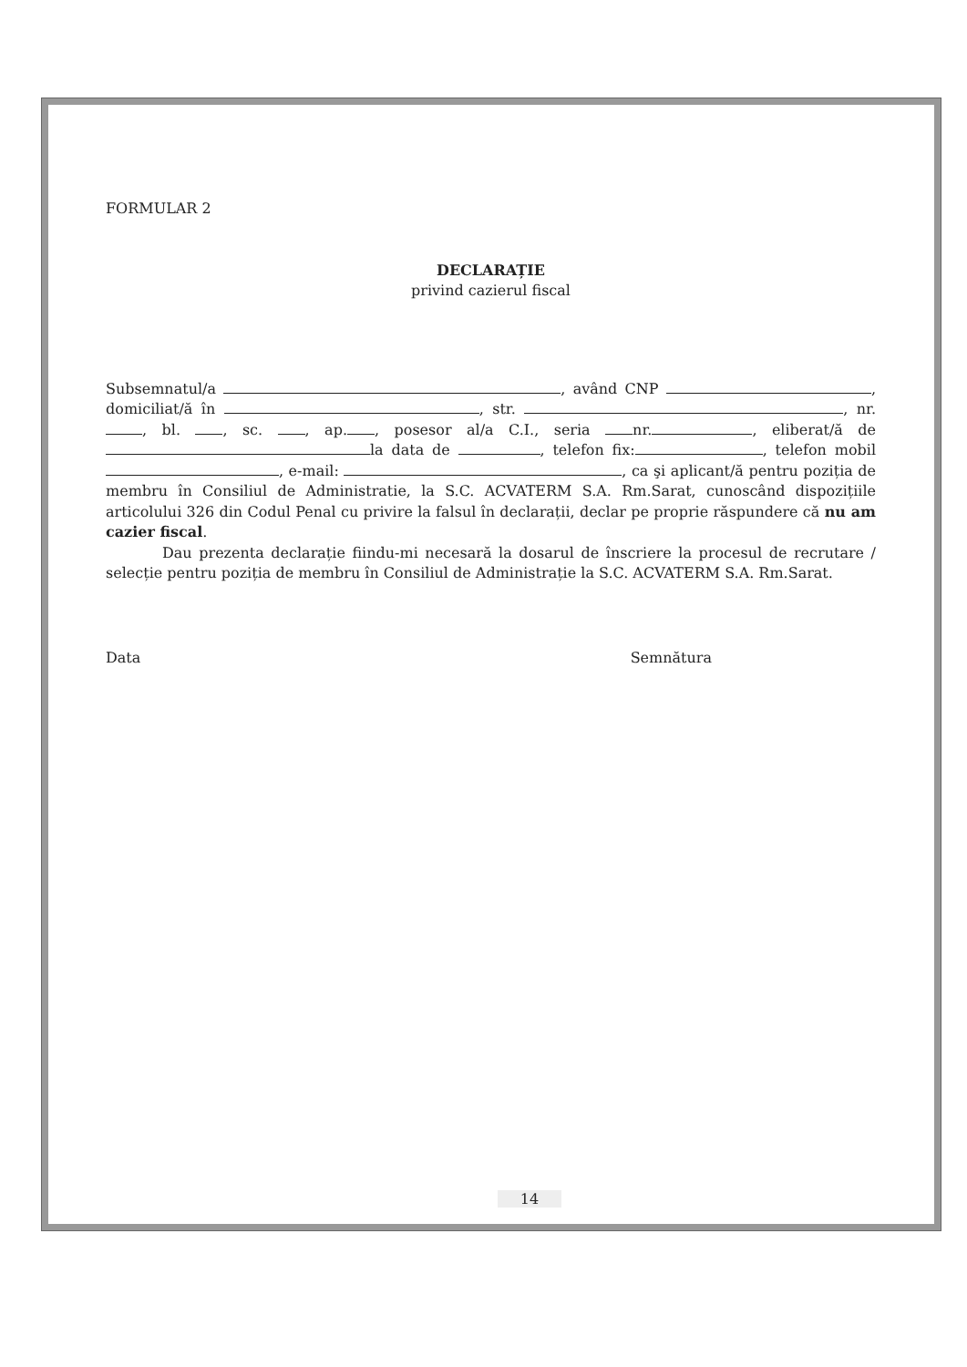FORMULAR 2
DECLARAȚIE
privind cazierul fiscal
Subsemnatul/a , având CNP , domiciliat/ă în , str. , nr. , bl. , sc. , ap. , posesor al/a C.I., seria nr. , eliberat/ă de la data de , telefon fix: , telefon mobil , e-mail: , ca şi aplicant/ă pentru poziția de membru în Consiliul de Administratie, la S.C. ACVATERM S.A. Rm.Sarat, cunoscând dispozițiile articolului 326 din Codul Penal cu privire la falsul în declarații, declar pe proprie răspundere că nu am cazier fiscal.
Dau prezenta declarație fiindu-mi necesară la dosarul de înscriere la procesul de recrutare / selecție pentru poziția de membru în Consiliul de Administrație la S.C. ACVATERM S.A. Rm.Sarat.
Data Semnătura
14